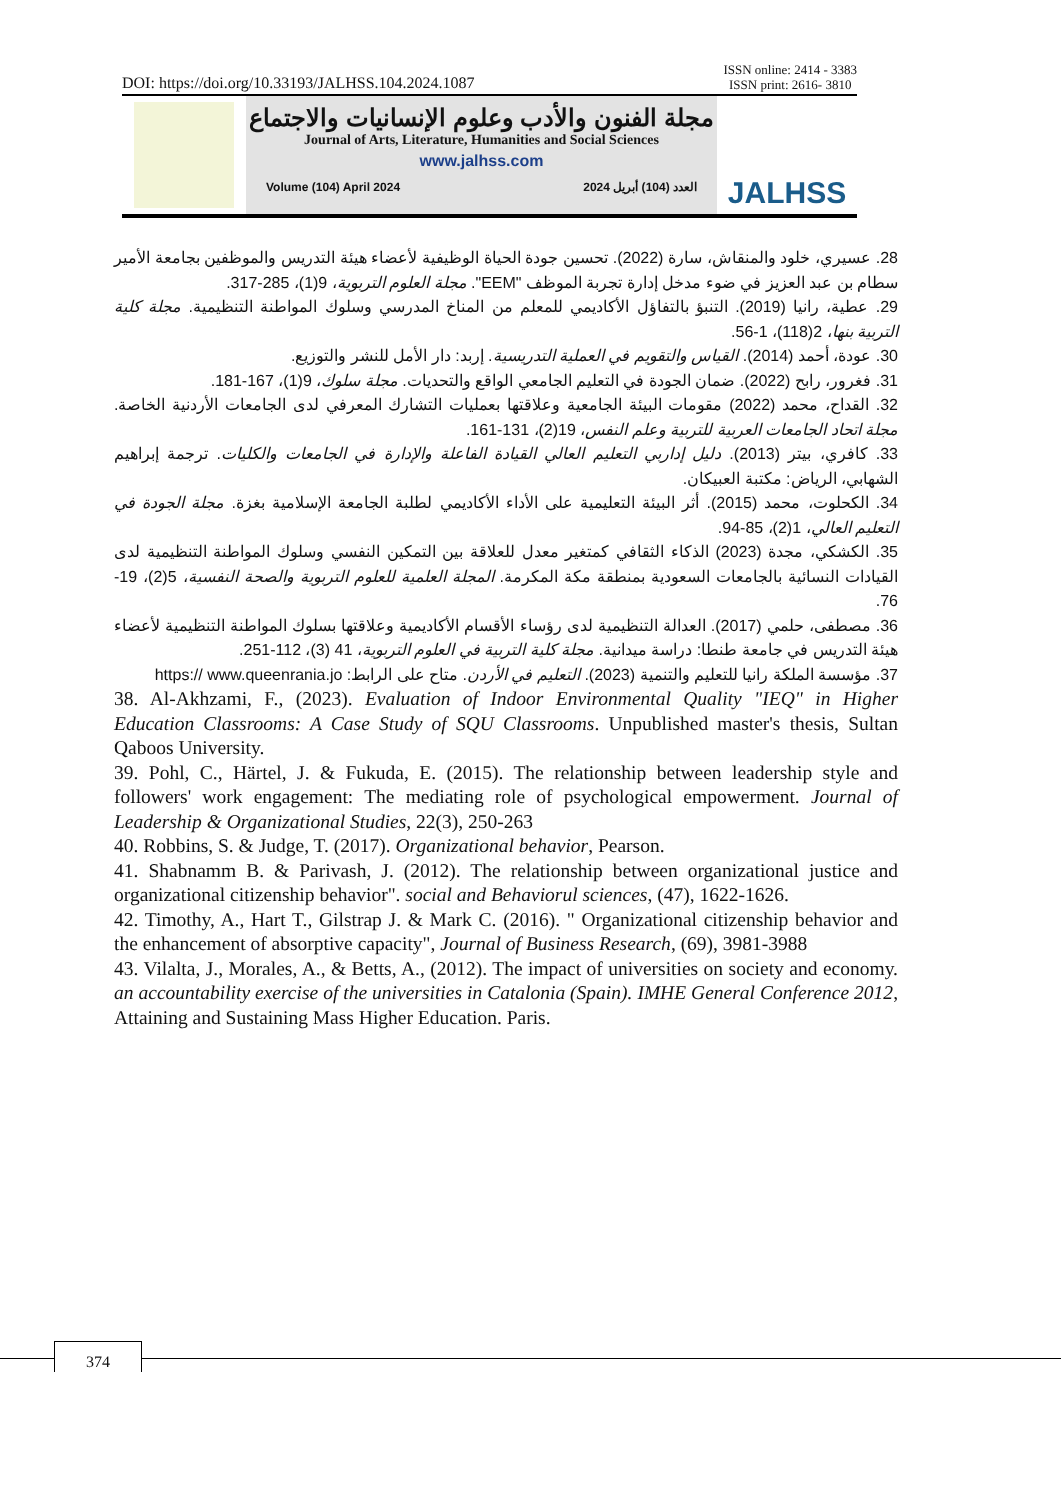DOI: https://doi.org/10.33193/JALHSS.104.2024.1087 ISSN online: 2414 - 3383
ISSN print: 2616- 3810
مجلة الفنون والأدب وعلوم الإنسانيات والاجتماع
Journal of Arts, Literature, Humanities and Social Sciences
www.jalhss.com
Volume (104) April 2024 العدد (104) أبريل 2024
JALHSS
28. عسيري، خلود والمنقاش، سارة (2022). تحسين جودة الحياة الوظيفية لأعضاء هيئة التدريس والموظفين بجامعة الأمير سطام بن عبد العزيز في ضوء مدخل إدارة تجربة الموظف "EEM". مجلة العلوم التربوية، 9(1)، 285-317.
29. عطية، رانيا (2019). التنبؤ بالتفاؤل الأكاديمي للمعلم من المناخ المدرسي وسلوك المواطنة التنظيمية. مجلة كلية التربية بنها، 2(118)، 1-56.
30. عودة، أحمد (2014). القياس والتقويم في العملية التدريسية. إربد: دار الأمل للنشر والتوزيع.
31. فغرور، رابح (2022). ضمان الجودة في التعليم الجامعي الواقع والتحديات. مجلة سلوك، 9(1)، 167-181.
32. القداح، محمد (2022) مقومات البيئة الجامعية وعلاقتها بعمليات التشارك المعرفي لدى الجامعات الأردنية الخاصة. مجلة اتحاد الجامعات العربية للتربية وعلم النفس، 19(2)، 131-161.
33. كافري، بيتر (2013). دليل إداربي التعليم العالي القيادة الفاعلة والإدارة في الجامعات والكليات. ترجمة إبراهيم الشهابي، الرياض: مكتبة العبيكان.
34. الكحلوت، محمد (2015). أثر البيئة التعليمية على الأداء الأكاديمي لطلبة الجامعة الإسلامية بغزة. مجلة الجودة في التعليم العالي، 1(2)، 85-94.
35. الكشكي، مجدة (2023) الذكاء الثقافي كمتغير معدل للعلاقة بين التمكين النفسي وسلوك المواطنة التنظيمية لدى القيادات النسائية بالجامعات السعودية بمنطقة مكة المكرمة. المجلة العلمية للعلوم التربوية والصحة النفسية، 5(2)، 19-76.
36. مصطفى، حلمي (2017). العدالة التنظيمية لدى رؤساء الأقسام الأكاديمية وعلاقتها بسلوك المواطنة التنظيمية لأعضاء هيئة التدريس في جامعة طنطا: دراسة ميدانية. مجلة كلية التربية في العلوم التربوية، 41 (3)، 112-251.
37. مؤسسة الملكة رانيا للتعليم والتنمية (2023). التعليم في الأردن. متاح على الرابط: https:// www.queenrania.jo
38. Al-Akhzami, F., (2023). Evaluation of Indoor Environmental Quality "IEQ" in Higher Education Classrooms: A Case Study of SQU Classrooms. Unpublished master's thesis, Sultan Qaboos University.
39. Pohl, C., Härtel, J. & Fukuda, E. (2015). The relationship between leadership style and followers' work engagement: The mediating role of psychological empowerment. Journal of Leadership & Organizational Studies, 22(3), 250-263
40. Robbins, S. & Judge, T. (2017). Organizational behavior, Pearson.
41. Shabnamm B. & Parivash, J. (2012). The relationship between organizational justice and organizational citizenship behavior". social and Behaviorul sciences, (47), 1622-1626.
42. Timothy, A., Hart T., Gilstrap J. & Mark C. (2016). " Organizational citizenship behavior and the enhancement of absorptive capacity", Journal of Business Research, (69), 3981-3988
43. Vilalta, J., Morales, A., & Betts, A., (2012). The impact of universities on society and economy. an accountability exercise of the universities in Catalonia (Spain). IMHE General Conference 2012, Attaining and Sustaining Mass Higher Education. Paris.
374